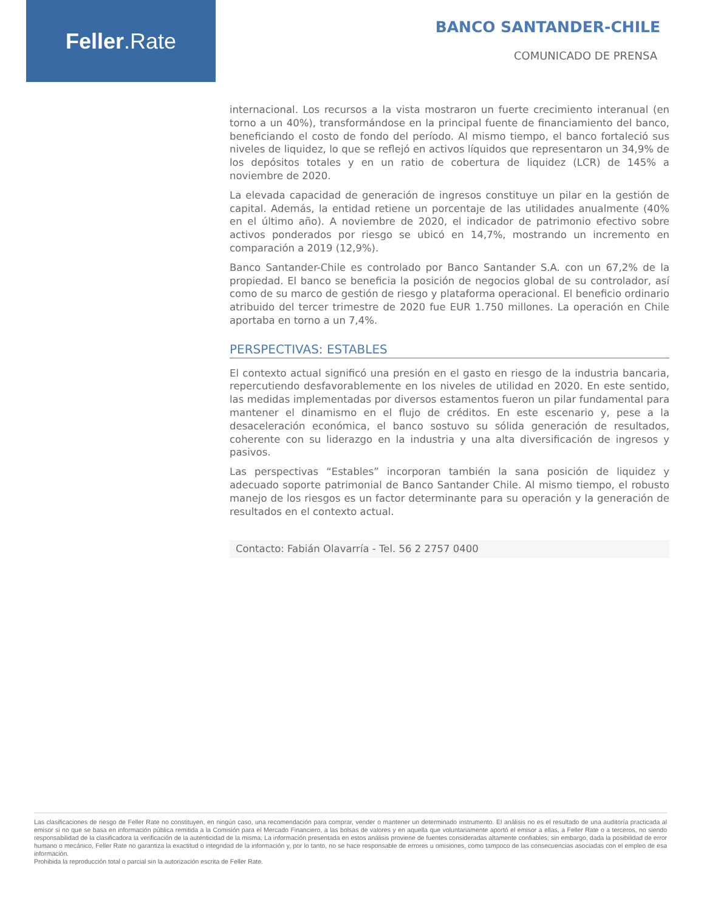Feller.Rate
BANCO SANTANDER-CHILE
COMUNICADO DE PRENSA
internacional. Los recursos a la vista mostraron un fuerte crecimiento interanual (en torno a un 40%), transformándose en la principal fuente de financiamiento del banco, beneficiando el costo de fondo del período. Al mismo tiempo, el banco fortaleció sus niveles de liquidez, lo que se reflejó en activos líquidos que representaron un 34,9% de los depósitos totales y en un ratio de cobertura de liquidez (LCR) de 145% a noviembre de 2020.
La elevada capacidad de generación de ingresos constituye un pilar en la gestión de capital. Además, la entidad retiene un porcentaje de las utilidades anualmente (40% en el último año). A noviembre de 2020, el indicador de patrimonio efectivo sobre activos ponderados por riesgo se ubicó en 14,7%, mostrando un incremento en comparación a 2019 (12,9%).
Banco Santander-Chile es controlado por Banco Santander S.A. con un 67,2% de la propiedad. El banco se beneficia la posición de negocios global de su controlador, así como de su marco de gestión de riesgo y plataforma operacional. El beneficio ordinario atribuido del tercer trimestre de 2020 fue EUR 1.750 millones. La operación en Chile aportaba en torno a un 7,4%.
PERSPECTIVAS: ESTABLES
El contexto actual significó una presión en el gasto en riesgo de la industria bancaria, repercutiendo desfavorablemente en los niveles de utilidad en 2020. En este sentido, las medidas implementadas por diversos estamentos fueron un pilar fundamental para mantener el dinamismo en el flujo de créditos. En este escenario y, pese a la desaceleración económica, el banco sostuvo su sólida generación de resultados, coherente con su liderazgo en la industria y una alta diversificación de ingresos y pasivos.
Las perspectivas “Estables” incorporan también la sana posición de liquidez y adecuado soporte patrimonial de Banco Santander Chile. Al mismo tiempo, el robusto manejo de los riesgos es un factor determinante para su operación y la generación de resultados en el contexto actual.
Contacto: Fabián Olavarría - Tel. 56 2 2757 0400
Las clasificaciones de riesgo de Feller Rate no constituyen, en ningún caso, una recomendación para comprar, vender o mantener un determinado instrumento. El análisis no es el resultado de una auditoría practicada al emisor si no que se basa en información pública remitida a la Comisión para el Mercado Financiero, a las bolsas de valores y en aquella que voluntariamente aportó el emisor a ellas, a Feller Rate o a terceros, no siendo responsabilidad de la clasificadora la verificación de la autenticidad de la misma. La información presentada en estos análisis proviene de fuentes consideradas altamente confiables; sin embargo, dada la posibilidad de error humano o mecánico, Feller Rate no garantiza la exactitud o integridad de la información y, por lo tanto, no se hace responsable de errores u omisiones, como tampoco de las consecuencias asociadas con el empleo de esa información.
Prohibida la reproducción total o parcial sin la autorización escrita de Feller Rate.